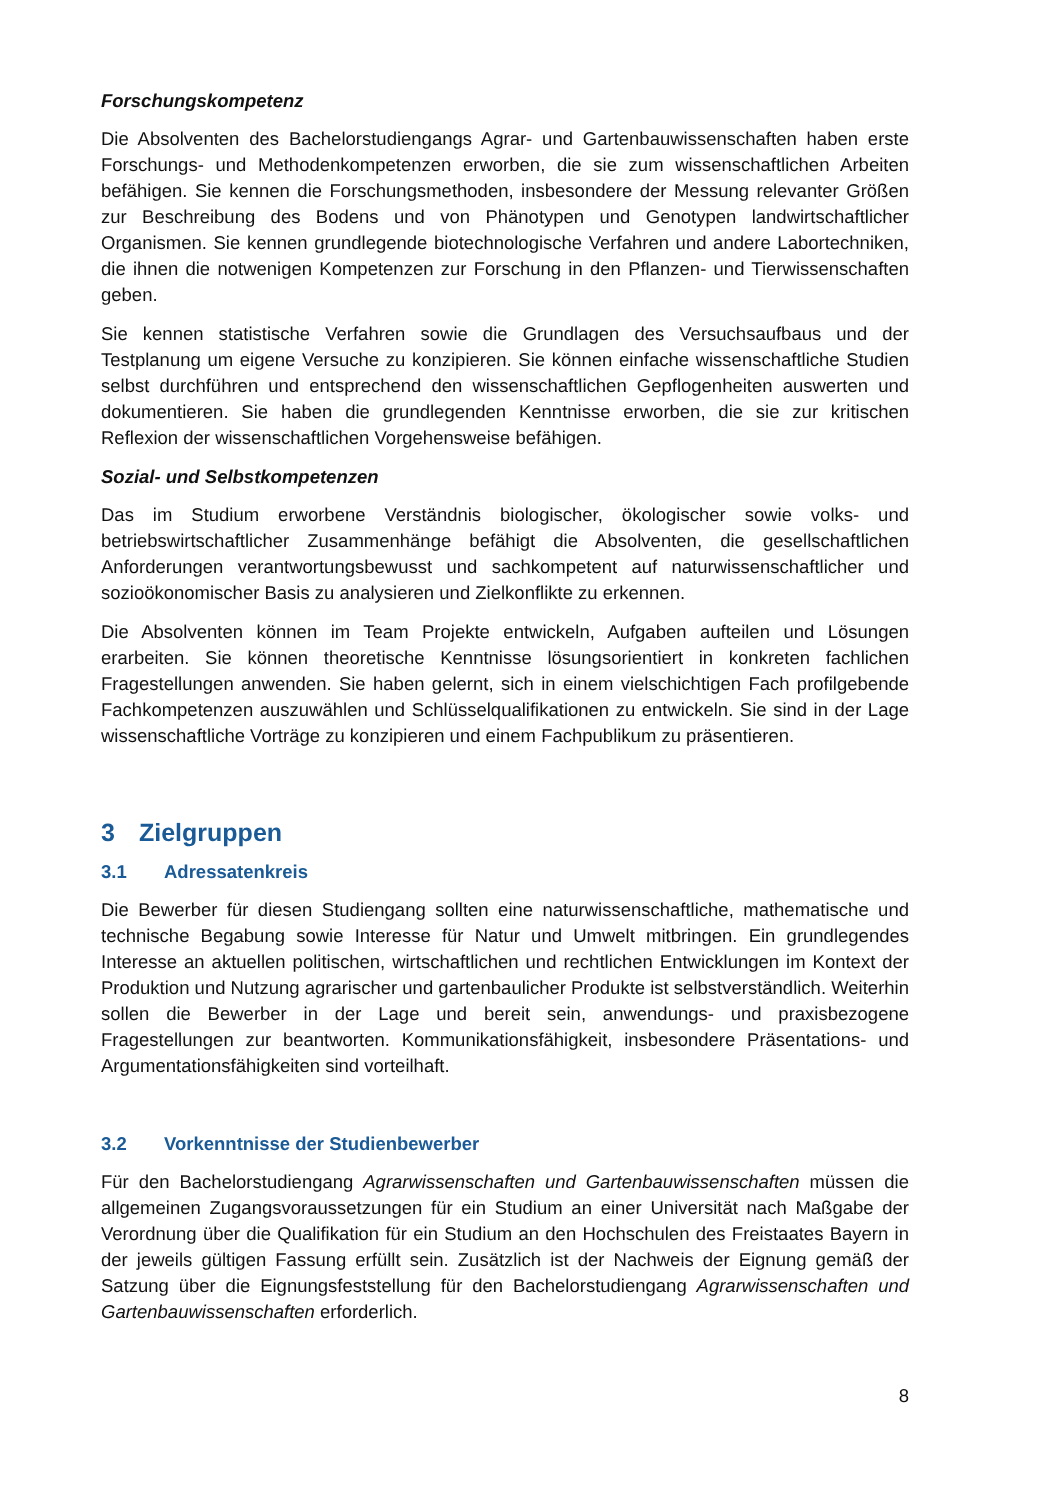Forschungskompetenz
Die Absolventen des Bachelorstudiengangs Agrar- und Gartenbauwissenschaften haben erste Forschungs- und Methodenkompetenzen erworben, die sie zum wissenschaftlichen Arbeiten befähigen. Sie kennen die Forschungsmethoden, insbesondere der Messung relevanter Größen zur Beschreibung des Bodens und von Phänotypen und Genotypen landwirtschaftlicher Organismen. Sie kennen grundlegende biotechnologische Verfahren und andere Labortechniken, die ihnen die notwenigen Kompetenzen zur Forschung in den Pflanzen- und Tierwissenschaften geben.
Sie kennen statistische Verfahren sowie die Grundlagen des Versuchsaufbaus und der Testplanung um eigene Versuche zu konzipieren. Sie können einfache wissenschaftliche Studien selbst durchführen und entsprechend den wissenschaftlichen Gepflogenheiten auswerten und dokumentieren. Sie haben die grundlegenden Kenntnisse erworben, die sie zur kritischen Reflexion der wissenschaftlichen Vorgehensweise befähigen.
Sozial- und Selbstkompetenzen
Das im Studium erworbene Verständnis biologischer, ökologischer sowie volks- und betriebswirtschaftlicher Zusammenhänge befähigt die Absolventen, die gesellschaftlichen Anforderungen verantwortungsbewusst und sachkompetent auf naturwissenschaftlicher und sozioökonomischer Basis zu analysieren und Zielkonflikte zu erkennen.
Die Absolventen können im Team Projekte entwickeln, Aufgaben aufteilen und Lösungen erarbeiten. Sie können theoretische Kenntnisse lösungsorientiert in konkreten fachlichen Fragestellungen anwenden. Sie haben gelernt, sich in einem vielschichtigen Fach profilgebende Fachkompetenzen auszuwählen und Schlüsselqualifikationen zu entwickeln. Sie sind in der Lage wissenschaftliche Vorträge zu konzipieren und einem Fachpublikum zu präsentieren.
3 Zielgruppen
3.1 Adressatenkreis
Die Bewerber für diesen Studiengang sollten eine naturwissenschaftliche, mathematische und technische Begabung sowie Interesse für Natur und Umwelt mitbringen. Ein grundlegendes Interesse an aktuellen politischen, wirtschaftlichen und rechtlichen Entwicklungen im Kontext der Produktion und Nutzung agrarischer und gartenbaulicher Produkte ist selbstverständlich. Weiterhin sollen die Bewerber in der Lage und bereit sein, anwendungs- und praxisbezogene Fragestellungen zur beantworten. Kommunikationsfähigkeit, insbesondere Präsentations- und Argumentationsfähigkeiten sind vorteilhaft.
3.2 Vorkenntnisse der Studienbewerber
Für den Bachelorstudiengang Agrarwissenschaften und Gartenbauwissenschaften müssen die allgemeinen Zugangsvoraussetzungen für ein Studium an einer Universität nach Maßgabe der Verordnung über die Qualifikation für ein Studium an den Hochschulen des Freistaates Bayern in der jeweils gültigen Fassung erfüllt sein. Zusätzlich ist der Nachweis der Eignung gemäß der Satzung über die Eignungsfeststellung für den Bachelorstudiengang Agrarwissenschaften und Gartenbauwissenschaften erforderlich.
8